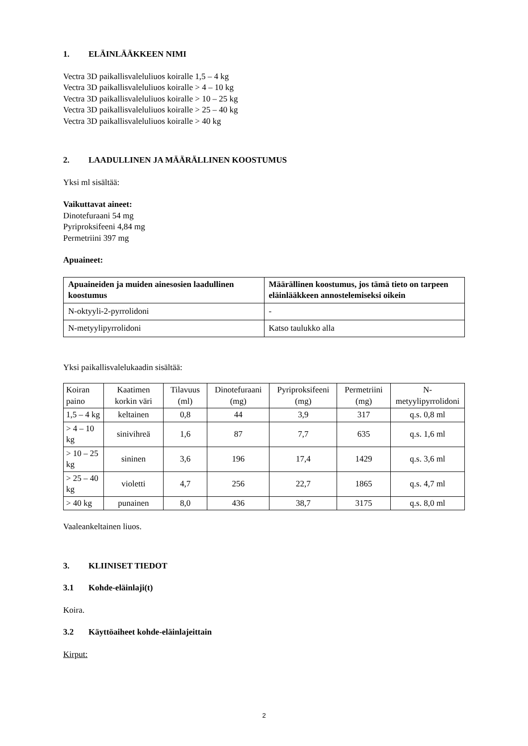1. ELÄINLÄÄKKEEN NIMI
Vectra 3D paikallisvaleluliuos koiralle 1,5 – 4 kg
Vectra 3D paikallisvaleluliuos koiralle > 4 – 10 kg
Vectra 3D paikallisvaleluliuos koiralle > 10 – 25 kg
Vectra 3D paikallisvaleluliuos koiralle > 25 – 40 kg
Vectra 3D paikallisvaleluliuos koiralle > 40 kg
2. LAADULLINEN JA MÄÄRÄLLINEN KOOSTUMUS
Yksi ml sisältää:
Vaikuttavat aineet:
Dinotefuraani 54 mg
Pyriproksifeeni 4,84 mg
Permetriini 397 mg
Apuaineet:
| Apuaineiden ja muiden ainesosien laadullinen koostumus | Määrällinen koostumus, jos tämä tieto on tarpeen eläinlääkkeen annostelemiseksi oikein |
| --- | --- |
| N-oktyyli-2-pyrrolidoni | - |
| N-metyylipyrrolidoni | Katso taulukko alla |
Yksi paikallisvalelukaadin sisältää:
| Koiran paino | Kaatimen korkin väri | Tilavuus (ml) | Dinotefuraani (mg) | Pyriproksifeeni (mg) | Permetriini (mg) | N-metyylipyrrolidoni |
| --- | --- | --- | --- | --- | --- | --- |
| 1,5 – 4 kg | keltainen | 0,8 | 44 | 3,9 | 317 | q.s. 0,8 ml |
| > 4 – 10 kg | sinivihreä | 1,6 | 87 | 7,7 | 635 | q.s. 1,6 ml |
| > 10 – 25 kg | sininen | 3,6 | 196 | 17,4 | 1429 | q.s. 3,6 ml |
| > 25 – 40 kg | violetti | 4,7 | 256 | 22,7 | 1865 | q.s. 4,7 ml |
| > 40 kg | punainen | 8,0 | 436 | 38,7 | 3175 | q.s. 8,0 ml |
Vaaleankeltainen liuos.
3. KLIINISET TIEDOT
3.1 Kohde-eläinlaji(t)
Koira.
3.2 Käyttöaiheet kohde-eläinlajeittain
Kirput:
2